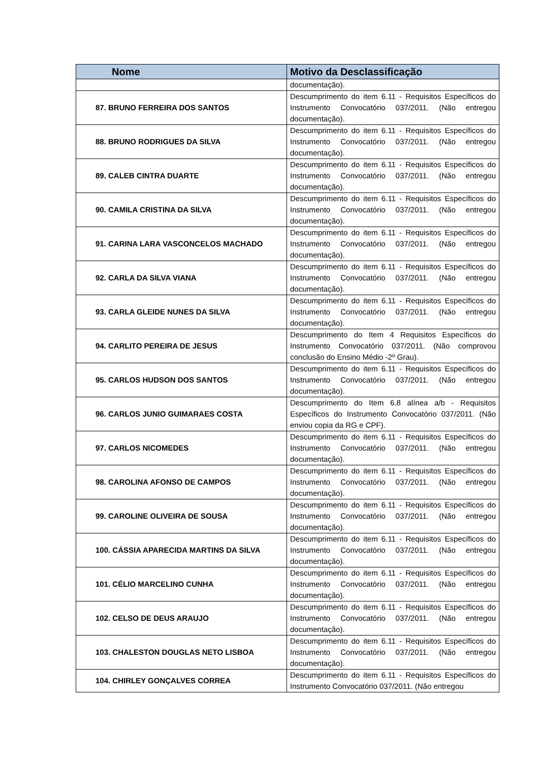| Nome | Motivo da Desclassificação |
| --- | --- |
| | documentação). |
| 87. BRUNO FERREIRA DOS SANTOS | Descumprimento do item 6.11 - Requisitos Específicos do Instrumento Convocatório 037/2011. (Não entregou documentação). |
| 88. BRUNO RODRIGUES DA SILVA | Descumprimento do item 6.11 - Requisitos Específicos do Instrumento Convocatório 037/2011. (Não entregou documentação). |
| 89. CALEB CINTRA DUARTE | Descumprimento do item 6.11 - Requisitos Específicos do Instrumento Convocatório 037/2011. (Não entregou documentação). |
| 90. CAMILA CRISTINA DA SILVA | Descumprimento do item 6.11 - Requisitos Específicos do Instrumento Convocatório 037/2011. (Não entregou documentação). |
| 91. CARINA LARA VASCONCELOS MACHADO | Descumprimento do item 6.11 - Requisitos Específicos do Instrumento Convocatório 037/2011. (Não entregou documentação). |
| 92. CARLA DA SILVA VIANA | Descumprimento do item 6.11 - Requisitos Específicos do Instrumento Convocatório 037/2011. (Não entregou documentação). |
| 93. CARLA GLEIDE NUNES DA SILVA | Descumprimento do item 6.11 - Requisitos Específicos do Instrumento Convocatório 037/2011. (Não entregou documentação). |
| 94. CARLITO PEREIRA DE JESUS | Descumprimento do Item 4 Requisitos Específicos do Instrumento Convocatório 037/2011. (Não comprovou conclusão do Ensino Médio -2º Grau). |
| 95. CARLOS HUDSON DOS SANTOS | Descumprimento do item 6.11 - Requisitos Específicos do Instrumento Convocatório 037/2011. (Não entregou documentação). |
| 96. CARLOS JUNIO GUIMARAES COSTA | Descumprimento do Item 6.8 alínea a/b - Requisitos Específicos do Instrumento Convocatório 037/2011. (Não enviou copia da RG e CPF). |
| 97. CARLOS NICOMEDES | Descumprimento do item 6.11 - Requisitos Específicos do Instrumento Convocatório 037/2011. (Não entregou documentação). |
| 98. CAROLINA AFONSO DE CAMPOS | Descumprimento do item 6.11 - Requisitos Específicos do Instrumento Convocatório 037/2011. (Não entregou documentação). |
| 99. CAROLINE OLIVEIRA DE SOUSA | Descumprimento do item 6.11 - Requisitos Específicos do Instrumento Convocatório 037/2011. (Não entregou documentação). |
| 100. CÁSSIA APARECIDA MARTINS DA SILVA | Descumprimento do item 6.11 - Requisitos Específicos do Instrumento Convocatório 037/2011. (Não entregou documentação). |
| 101. CÉLIO MARCELINO CUNHA | Descumprimento do item 6.11 - Requisitos Específicos do Instrumento Convocatório 037/2011. (Não entregou documentação). |
| 102. CELSO DE DEUS ARAUJO | Descumprimento do item 6.11 - Requisitos Específicos do Instrumento Convocatório 037/2011. (Não entregou documentação). |
| 103. CHALESTON DOUGLAS NETO LISBOA | Descumprimento do item 6.11 - Requisitos Específicos do Instrumento Convocatório 037/2011. (Não entregou documentação). |
| 104. CHIRLEY GONÇALVES CORREA | Descumprimento do item 6.11 - Requisitos Específicos do Instrumento Convocatório 037/2011. (Não entregou |